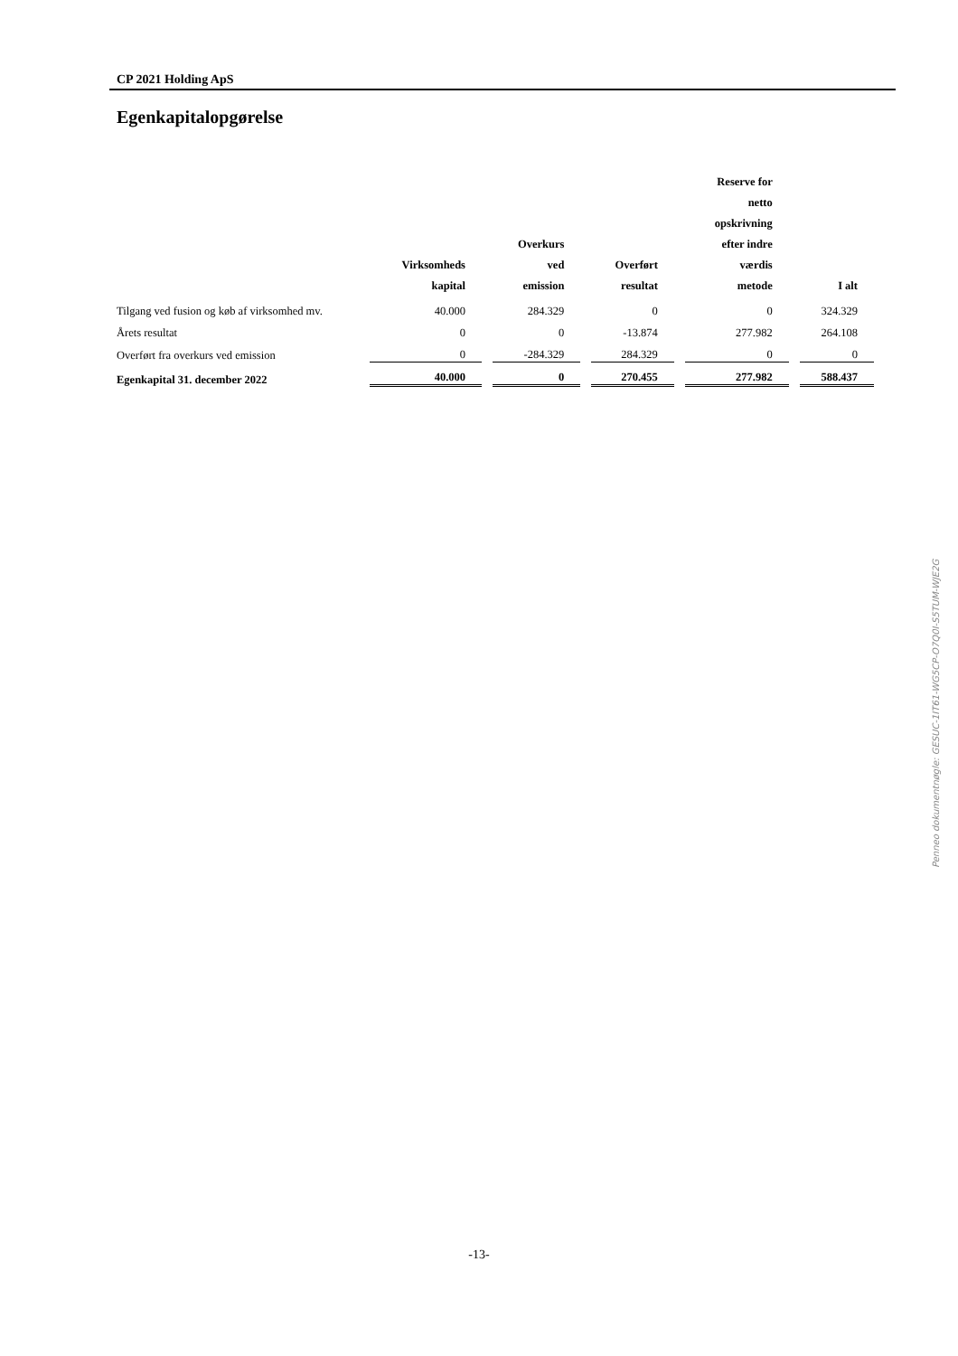CP 2021 Holding ApS
Egenkapitalopgørelse
| | Virksomheds kapital | Overkurs ved emission | Overført resultat | Reserve for netto opskrivning efter indre værdis metode | I alt |
| --- | --- | --- | --- | --- | --- |
| Tilgang ved fusion og køb af virksomhed mv. | 40.000 | 284.329 | 0 | 0 | 324.329 |
| Årets resultat | 0 | 0 | -13.874 | 277.982 | 264.108 |
| Overført fra overkurs ved emission | 0 | -284.329 | 284.329 | 0 | 0 |
| Egenkapital 31. december 2022 | 40.000 | 0 | 270.455 | 277.982 | 588.437 |
Penneo dokumentnøgle: GESUC-1IT61-WG5CP-O7Q0I-S5TUM-WJE2G
-13-